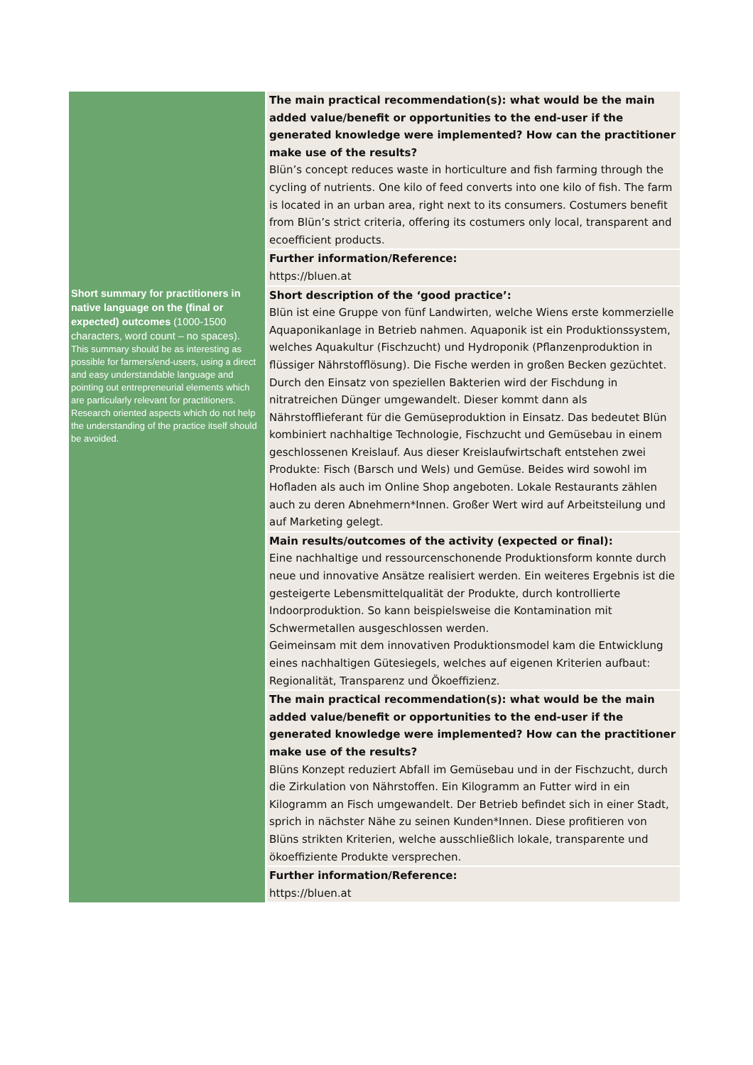| | The main practical recommendation(s): what would be the main added value/benefit or opportunities to the end-user if the generated knowledge were implemented? How can the practitioner make use of the results? Blün’s concept reduces waste in horticulture and fish farming through the cycling of nutrients. One kilo of feed converts into one kilo of fish. The farm is located in an urban area, right next to its consumers. Costumers benefit from Blün’s strict criteria, offering its costumers only local, transparent and ecoefficient products. |
| | Further information/Reference: https://bluen.at |
| Short summary for practitioners in native language on the (final or expected) outcomes (1000-1500 characters, word count – no spaces). This summary should be as interesting as possible for farmers/end-users, using a direct and easy understandable language and pointing out entrepreneurial elements which are particularly relevant for practitioners. Research oriented aspects which do not help the understanding of the practice itself should be avoided. | Short description of the ‘good practice’: Blün ist eine Gruppe von fünf Landwirten, welche Wiens erste kommerzielle Aquaponikanlage in Betrieb nahmen. Aquaponik ist ein Produktionssystem, welches Aquakultur (Fischzucht) und Hydroponik (Pflanzenproduktion in flüssiger Nährstofflösung). Die Fische werden in großen Becken gezüchtet. Durch den Einsatz von speziellen Bakterien wird der Fischdung in nitratreichen Dünger umgewandelt. Dieser kommt dann als Nährstofflieferant für die Gemüseproduktion in Einsatz. Das bedeutet Blün kombiniert nachhaltige Technologie, Fischzucht und Gemüsebau in einem geschlossenen Kreislauf. Aus dieser Kreislaufwirtschaft entstehen zwei Produkte: Fisch (Barsch und Wels) und Gemüse. Beides wird sowohl im Hofladen als auch im Online Shop angeboten. Lokale Restaurants zählen auch zu deren Abnehmern*Innen. Großer Wert wird auf Arbeitsteilung und auf Marketing gelegt. |
| | Main results/outcomes of the activity (expected or final): Eine nachhaltige und ressourcenschonende Produktionsform konnte durch neue und innovative Ansätze realisiert werden. Ein weiteres Ergebnis ist die gesteigerte Lebensmittelqualität der Produkte, durch kontrollierte Indoorproduktion. So kann beispielsweise die Kontamination mit Schwermetallen ausgeschlossen werden. Geimeinsam mit dem innovativen Produktionsmodel kam die Entwicklung eines nachhaltigen Gütesiegels, welches auf eigenen Kriterien aufbaut: Regionalität, Transparenz und Ökoeffizienz. |
| | The main practical recommendation(s): what would be the main added value/benefit or opportunities to the end-user if the generated knowledge were implemented? How can the practitioner make use of the results? Blüns Konzept reduziert Abfall im Gemüsebau und in der Fischzucht, durch die Zirkulation von Nährstoffen. Ein Kilogramm an Futter wird in ein Kilogramm an Fisch umgewandelt. Der Betrieb befindet sich in einer Stadt, sprich in nächster Nähe zu seinen Kunden*Innen. Diese profitieren von Blüns strikten Kriterien, welche ausschließlich lokale, transparente und ökoeffiziente Produkte versprechen. |
| | Further information/Reference: https://bluen.at |